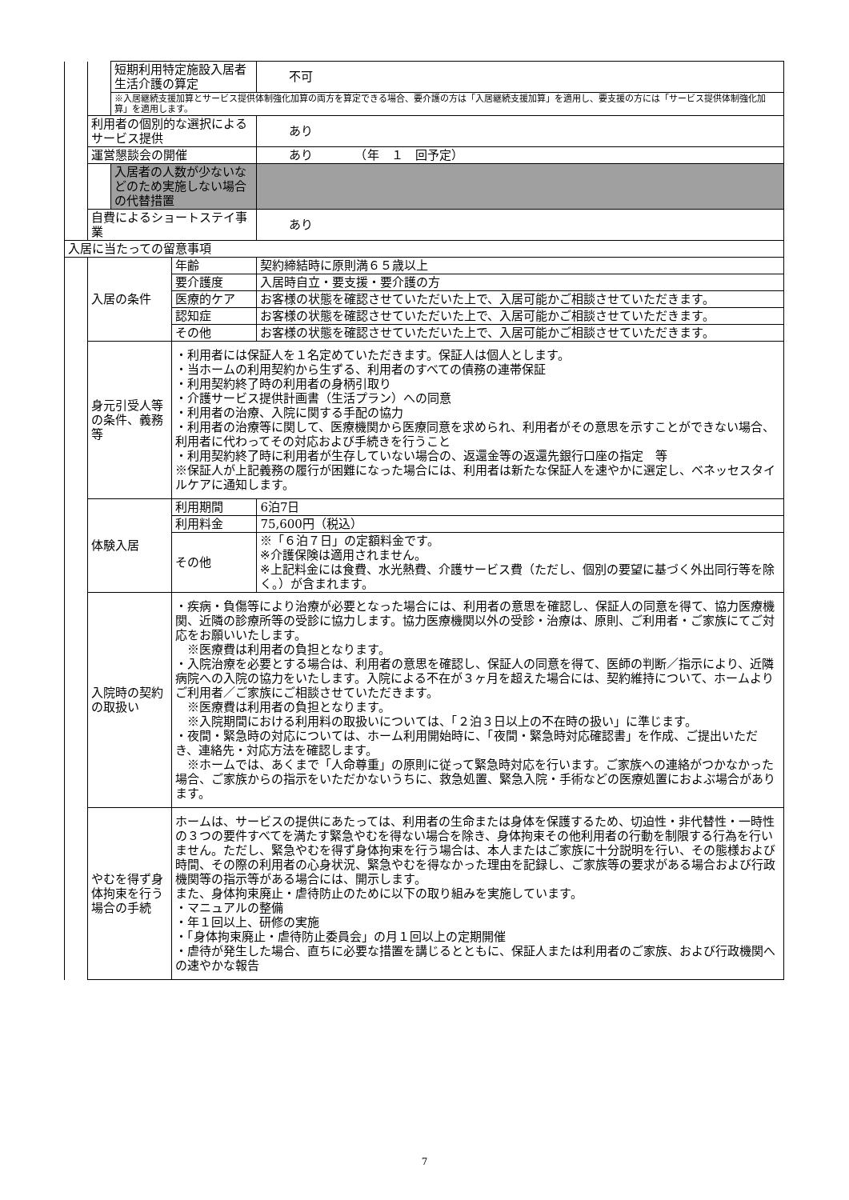| | | 短期利用特定施設入居者生活介護の算定 | | 不可 |
| | | ※入居継続支援加算とサービス提供体制強化加算の両方を算定できる場合、要介護の方は「入居継続支援加算」を適用し、要支援の方には「サービス提供体制強化加算」を適用します。 | | |
| | 利用者の個別的な選択によるサービス提供 | | | あり |
| | 運営懇談会の開催 | | | あり （年 １ 回予定） |
| | | 入居者の人数が少ないなどのため実施しない場合の代替措置 | | |
| | 自費によるショートステイ事業 | | | あり |
| 入居に当たっての留意事項 | | | | |
| | 入居の条件 | | 年齢 | 契約締結時に原則満６５歳以上 |
| | | | 要介護度 | 入居時自立・要支援・要介護の方 |
| | | | 医療的ケア | お客様の状態を確認させていただいた上で、入居可能かご相談させていただきます。 |
| | | | 認知症 | お客様の状態を確認させていただいた上で、入居可能かご相談させていただきます。 |
| | | | その他 | お客様の状態を確認させていただいた上で、入居可能かご相談させていただきます。 |
| | 身元引受人等の条件、義務等 | | ・利用者には保証人を１名定めていただきます。保証人は個人とします。 ・当ホームの利用契約から生ずる、利用者のすべての債務の連帯保証 ・利用契約終了時の利用者の身柄引取り ・介護サービス提供計画書（生活プラン）への同意 ・利用者の治療、入院に関する手配の協力 ・利用者の治療等に関して、医療機関から医療同意を求められ、利用者がその意思を示すことができない場合、利用者に代わってその対応および手続きを行うこと ・利用契約終了時に利用者が生存していない場合の、返還金等の返還先銀行口座の指定 等 ※保証人が上記義務の履行が困難になった場合には、利用者は新たな保証人を速やかに選定し、ベネッセスタイルケアに通知します。 | |
| | 体験入居 | | 利用期間 | 6泊7日 |
| | | | 利用料金 | 75,600円（税込） |
| | | | その他 | ※「６泊７日」の定額料金です。 ※介護保険は適用されません。 ※上記料金には食費、水光熱費、介護サービス費（ただし、個別の要望に基づく外出同行等を除く。）が含まれます。 |
| | 入院時の契約の取扱い | | ・疾病・負傷等により治療が必要となった場合には、利用者の意思を確認し、保証人の同意を得て、協力医療機関、近隣の診療所等の受診に協力します。協力医療機関以外の受診・治療は、原則、ご利用者・ご家族にてご対応をお願いいたします。 ※医療費は利用者の負担となります。 ・入院治療を必要とする場合は、利用者の意思を確認し、保証人の同意を得て、医師の判断／指示により、近隣病院への入院の協力をいたします。入院による不在が３ヶ月を超えた場合には、契約維持について、ホームよりご利用者／ご家族にご相談させていただきます。 ※医療費は利用者の負担となります。 ※入院期間における利用料の取扱いについては、「２泊３日以上の不在時の扱い」に準じます。 ・夜間・緊急時の対応については、ホーム利用開始時に、「夜間・緊急時対応確認書」を作成、ご提出いただき、連絡先・対応方法を確認します。 ※ホームでは、あくまで「人命尊重」の原則に従って緊急時対応を行います。ご家族への連絡がつかなかった場合、ご家族からの指示をいただかないうちに、救急処置、緊急入院・手術などの医療処置におよぶ場合があります。 | |
| | やむを得ず身体拘束を行う場合の手続 | | ホームは、サービスの提供にあたっては、利用者の生命または身体を保護するため、切迫性・非代替性・一時性の３つの要件すべてを満たす緊急やむを得ない場合を除き、身体拘束その他利用者の行動を制限する行為を行いません。ただし、緊急やむを得ず身体拘束を行う場合は、本人またはご家族に十分説明を行い、その態様および時間、その際の利用者の心身状況、緊急やむを得なかった理由を記録し、ご家族等の要求がある場合および行政機関等の指示等がある場合には、開示します。 また、身体拘束廃止・虐待防止のために以下の取り組みを実施しています。 ・マニュアルの整備 ・年１回以上、研修の実施 ・「身体拘束廃止・虐待防止委員会」の月１回以上の定期開催 ・虐待が発生した場合、直ちに必要な措置を講じるとともに、保証人または利用者のご家族、および行政機関への速やかな報告 | |
7